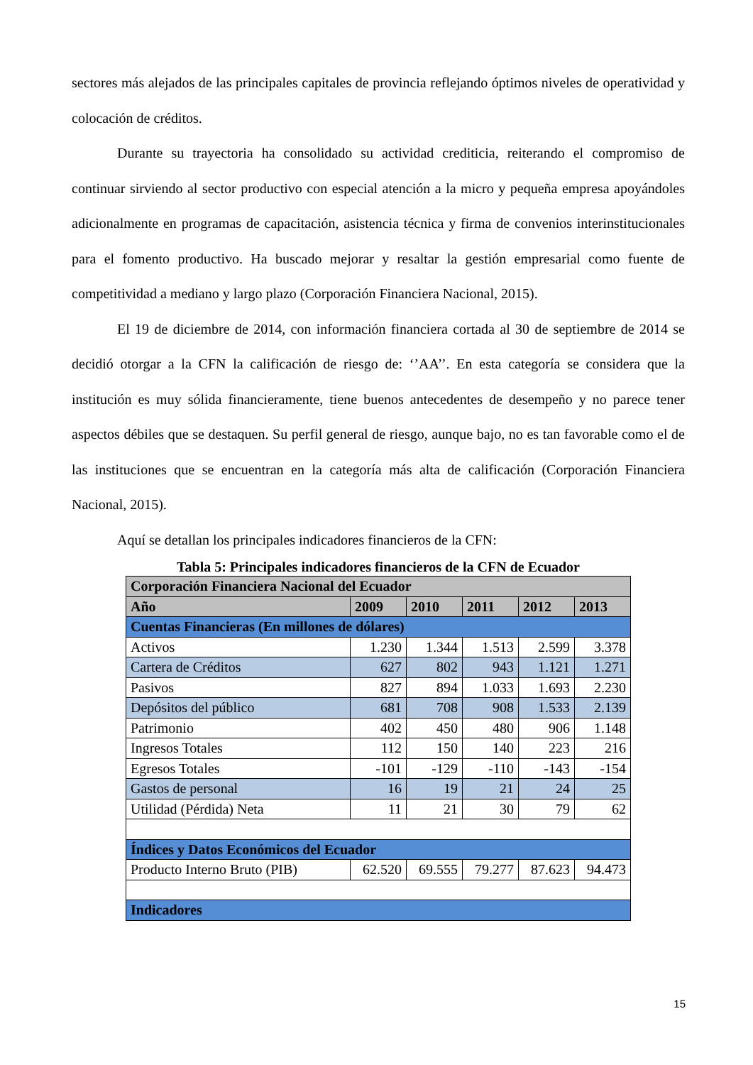sectores más alejados de las principales capitales de provincia reflejando óptimos niveles de operatividad y colocación de créditos.
Durante su trayectoria ha consolidado su actividad crediticia, reiterando el compromiso de continuar sirviendo al sector productivo con especial atención a la micro y pequeña empresa apoyándoles adicionalmente en programas de capacitación, asistencia técnica y firma de convenios interinstitucionales para el fomento productivo. Ha buscado mejorar y resaltar la gestión empresarial como fuente de competitividad a mediano y largo plazo (Corporación Financiera Nacional, 2015).
El 19 de diciembre de 2014, con información financiera cortada al 30 de septiembre de 2014 se decidió otorgar a la CFN la calificación de riesgo de: ‘’AA’’. En esta categoría se considera que la institución es muy sólida financieramente, tiene buenos antecedentes de desempeño y no parece tener aspectos débiles que se destaquen. Su perfil general de riesgo, aunque bajo, no es tan favorable como el de las instituciones que se encuentran en la categoría más alta de calificación (Corporación Financiera Nacional, 2015).
Aquí se detallan los principales indicadores financieros de la CFN:
Tabla 5: Principales indicadores financieros de la CFN de Ecuador
| Corporación Financiera Nacional del Ecuador | | | | | |
| --- | --- | --- | --- | --- | --- |
| Año | 2009 | 2010 | 2011 | 2012 | 2013 |
| Cuentas Financieras (En millones de dólares) | | | | | |
| Activos | 1.230 | 1.344 | 1.513 | 2.599 | 3.378 |
| Cartera de Créditos | 627 | 802 | 943 | 1.121 | 1.271 |
| Pasivos | 827 | 894 | 1.033 | 1.693 | 2.230 |
| Depósitos del público | 681 | 708 | 908 | 1.533 | 2.139 |
| Patrimonio | 402 | 450 | 480 | 906 | 1.148 |
| Ingresos Totales | 112 | 150 | 140 | 223 | 216 |
| Egresos Totales | -101 | -129 | -110 | -143 | -154 |
| Gastos de personal | 16 | 19 | 21 | 24 | 25 |
| Utilidad (Pérdida) Neta | 11 | 21 | 30 | 79 | 62 |
| Índices y Datos Económicos del Ecuador | | | | | |
| Producto Interno Bruto (PIB) | 62.520 | 69.555 | 79.277 | 87.623 | 94.473 |
| Indicadores | | | | | |
15